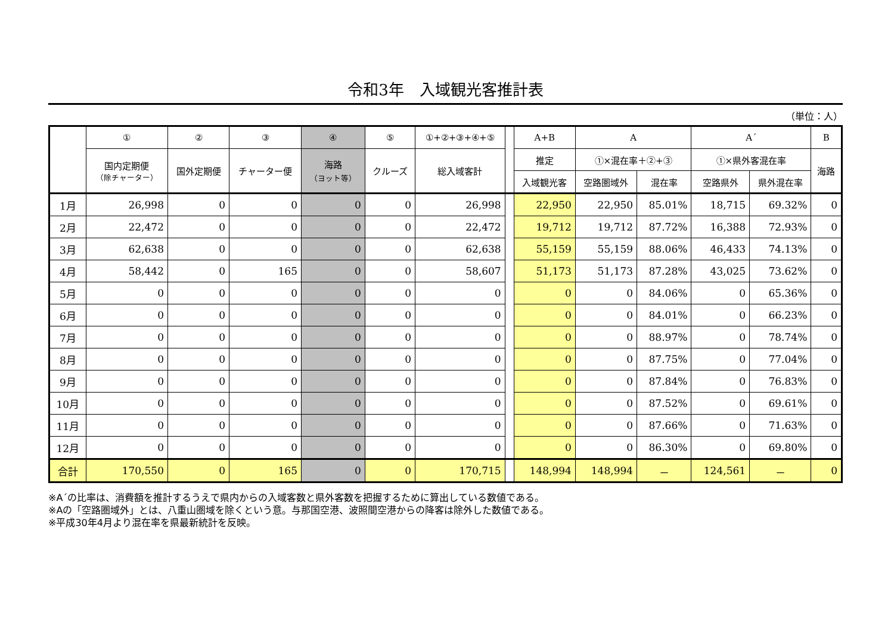令和3年　入域観光客推計表
（単位：人）
| | ① | ② | ③ | ④ | ⑤ | ①+②+③+④+⑤ | | A+B | A | | A´ | | B |
| --- | --- | --- | --- | --- | --- | --- | --- | --- | --- | --- | --- | --- | --- |
| | 国内定期便 （除チャーター） | 国外定期便 | チャーター便 | 海路 （ヨット等） | クルーズ | 総入域客計 | | 推定 | ①×混在率＋②+③ | | ①×県外客混在率 | | 海路 |
| | | | | | | | | 入域観光客 | 空路圏域外 | 混在率 | 空路県外 | 県外混在率 | |
| 1月 | 26,998 | 0 | 0 | 0 | 0 | 26,998 | | 22,950 | 22,950 | 85.01% | 18,715 | 69.32% | 0 |
| 2月 | 22,472 | 0 | 0 | 0 | 0 | 22,472 | | 19,712 | 19,712 | 87.72% | 16,388 | 72.93% | 0 |
| 3月 | 62,638 | 0 | 0 | 0 | 0 | 62,638 | | 55,159 | 55,159 | 88.06% | 46,433 | 74.13% | 0 |
| 4月 | 58,442 | 0 | 165 | 0 | 0 | 58,607 | | 51,173 | 51,173 | 87.28% | 43,025 | 73.62% | 0 |
| 5月 | 0 | 0 | 0 | 0 | 0 | 0 | | 0 | 0 | 84.06% | 0 | 65.36% | 0 |
| 6月 | 0 | 0 | 0 | 0 | 0 | 0 | | 0 | 0 | 84.01% | 0 | 66.23% | 0 |
| 7月 | 0 | 0 | 0 | 0 | 0 | 0 | | 0 | 0 | 88.97% | 0 | 78.74% | 0 |
| 8月 | 0 | 0 | 0 | 0 | 0 | 0 | | 0 | 0 | 87.75% | 0 | 77.04% | 0 |
| 9月 | 0 | 0 | 0 | 0 | 0 | 0 | | 0 | 0 | 87.84% | 0 | 76.83% | 0 |
| 10月 | 0 | 0 | 0 | 0 | 0 | 0 | | 0 | 0 | 87.52% | 0 | 69.61% | 0 |
| 11月 | 0 | 0 | 0 | 0 | 0 | 0 | | 0 | 0 | 87.66% | 0 | 71.63% | 0 |
| 12月 | 0 | 0 | 0 | 0 | 0 | 0 | | 0 | 0 | 86.30% | 0 | 69.80% | 0 |
| 合計 | 170,550 | 0 | 165 | 0 | 0 | 170,715 | | 148,994 | 148,994 | － | 124,561 | － | 0 |
※A´の比率は、消費額を推計するうえで県内からの入域客数と県外客数を把握するために算出している数値である。
※Aの「空路圏域外」とは、八重山圏域を除くという意。与那国空港、波照間空港からの降客は除外した数値である。
※平成30年4月より混在率を県最新統計を反映。